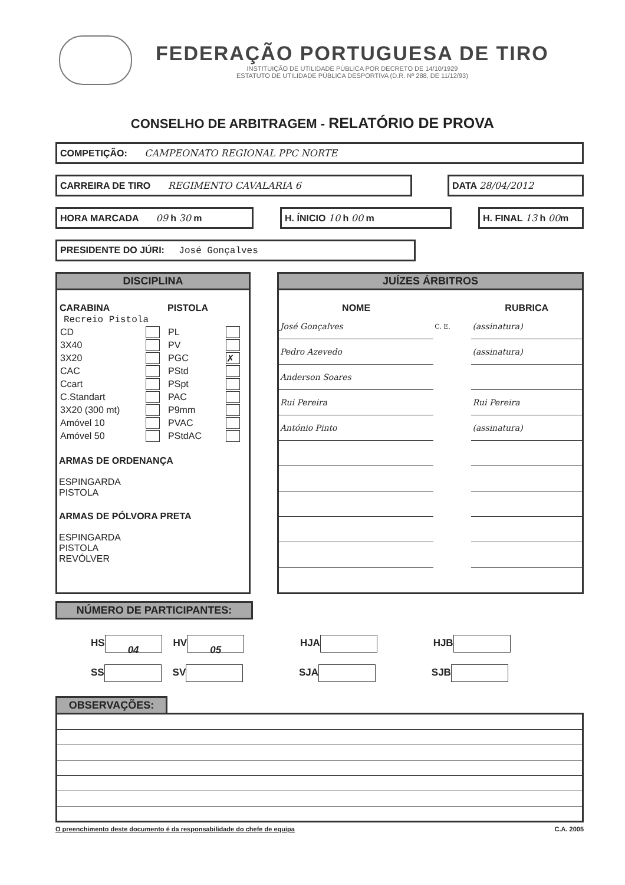FEDERAÇÃO PORTUGUESA DE TIRO
INSTITUIÇÃO DE UTILIDADE PÚBLICA POR DECRETO DE 14/10/1929
ESTATUTO DE UTILIDADE PÚBLICA DESPORTIVA (D.R. Nº 288, DE 11/12/93)
CONSELHO DE ARBITRAGEM - RELATÓRIO DE PROVA
COMPETIÇÃO: CAMPEONATO REGIONAL PPC NORTE
CARREIRA DE TIRO REGIMENTO CAVALARIA 6
DATA 28/04/2012
HORA MARCADA 09 h 30 m H. ÍNICIO 10 h 00 m H. FINAL 13 h 00m
PRESIDENTE DO JÚRI: José Gonçalves
DISCIPLINA
| CARABINA | | PISTOLA | |
| --- | --- | --- | --- |
| Recreio Pistola | | | |
| CD | | PL | |
| 3X40 | | PV | |
| 3X20 | | PGC | ✗ |
| CAC | | PStd | |
| Ccart | | PSpt | |
| C.Standart | | PAC | |
| 3X20 (300 mt) | | P9mm | |
| Amóvel 10 | | PVAC | |
| Amóvel 50 | | PStdAC | |
ARMAS DE ORDENANÇA
ESPINGARDA
PISTOLA
ARMAS DE PÓLVORA PRETA
ESPINGARDA
PISTOLA
REVÓLVER
JUÍZES ÁRBITROS
| NOME | | RUBRICA |
| --- | --- | --- |
| José Gonçalves | C. E. | (assinatura) |
| Pedro Azevedo | | (assinatura) |
| Anderson Soares | | |
| Rui Pereira | | Rui Pereira |
| António Pinto | | (assinatura) |
NÚMERO DE PARTICIPANTES:
HS 04 HV 05 HJA HJB
SS SV SJA SJB
OBSERVAÇÕES:
O preenchimento deste documento é da responsabilidade do chefe de equipa C.A. 2005